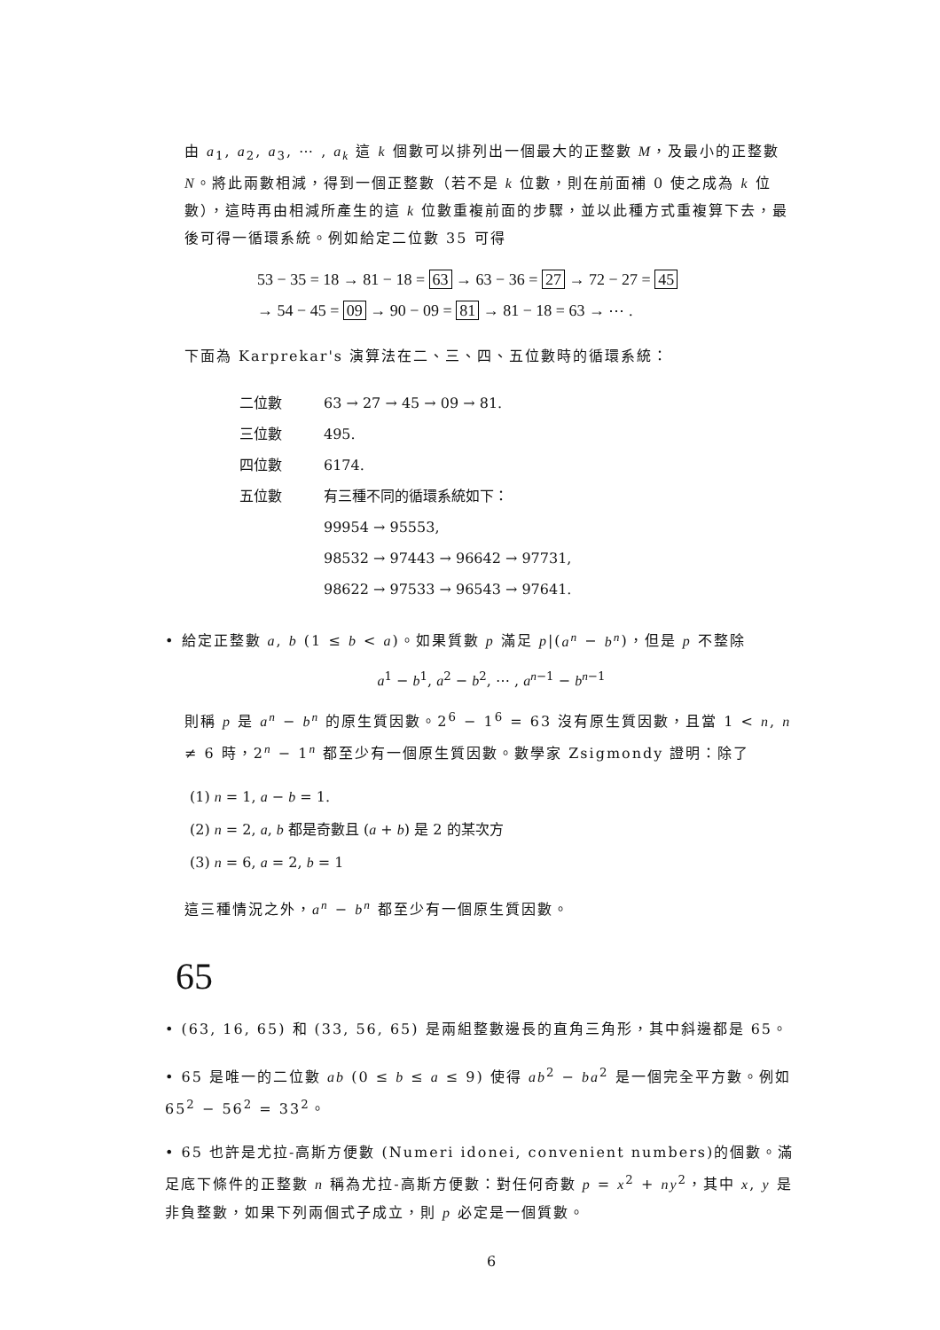由 a<sub>1</sub>, a<sub>2</sub>, a<sub>3</sub>, ⋯ , a<sub>k</sub> 這 k 個數可以排列出一個最大的正整數 M，及最小的正整數 N。將此兩數相減，得到一個正整數（若不是 k 位數，則在前面補 0 使之成為 k 位數），這時再由相減所產生的這 k 位數重複前面的步驟，並以此種方式重複算下去，最後可得一循環系統。例如給定二位數 35 可得
53 − 35 = 18 → 81 − 18 = 63 → 63 − 36 = 27 → 72 − 27 = 45
→ 54 − 45 = 09 → 90 − 09 = 81 → 81 − 18 = 63 → ⋯ .
下面為 Karprekar's 演算法在二、三、四、五位數時的循環系統：
二位數 63 → 27 → 45 → 09 → 81.
三位數 495.
四位數 6174.
五位數 有三種不同的循環系統如下：
99954 → 95553,
98532 → 97443 → 96642 → 97731,
98622 → 97533 → 96543 → 97641.
• 給定正整數 a, b (1 ≤ b < a)。如果質數 p 滿足 p|(a<sup>n</sup> − b<sup>n</sup>)，但是 p 不整除
a<sup>1</sup> − b<sup>1</sup>, a<sup>2</sup> − b<sup>2</sup>, ⋯ , a<sup>n−1</sup> − b<sup>n−1</sup>
則稱 p 是 a<sup>n</sup> − b<sup>n</sup> 的原生質因數。2<sup>6</sup> − 1<sup>6</sup> = 63 沒有原生質因數，且當 1 < n, n ≠ 6 時，2<sup>n</sup> − 1<sup>n</sup> 都至少有一個原生質因數。數學家 Zsigmondy 證明：除了
(1) n = 1, a − b = 1.
(2) n = 2, a, b 都是奇數且 (a + b) 是 2 的某次方
(3) n = 6, a = 2, b = 1
這三種情況之外，a<sup>n</sup> − b<sup>n</sup> 都至少有一個原生質因數。
65
• (63, 16, 65) 和 (33, 56, 65) 是兩組整數邊長的直角三角形，其中斜邊都是 65。
• 65 是唯一的二位數 ab (0 ≤ b ≤ a ≤ 9) 使得 ab<sup>2</sup> − ba<sup>2</sup> 是一個完全平方數。例如 65<sup>2</sup> − 56<sup>2</sup> = 33<sup>2</sup>。
• 65 也許是尤拉-高斯方便數 (Numeri idonei, convenient numbers)的個數。滿足底下條件的正整數 n 稱為尤拉-高斯方便數：對任何奇數 p = x<sup>2</sup> + ny<sup>2</sup>，其中 x, y 是非負整數，如果下列兩個式子成立，則 p 必定是一個質數。
6